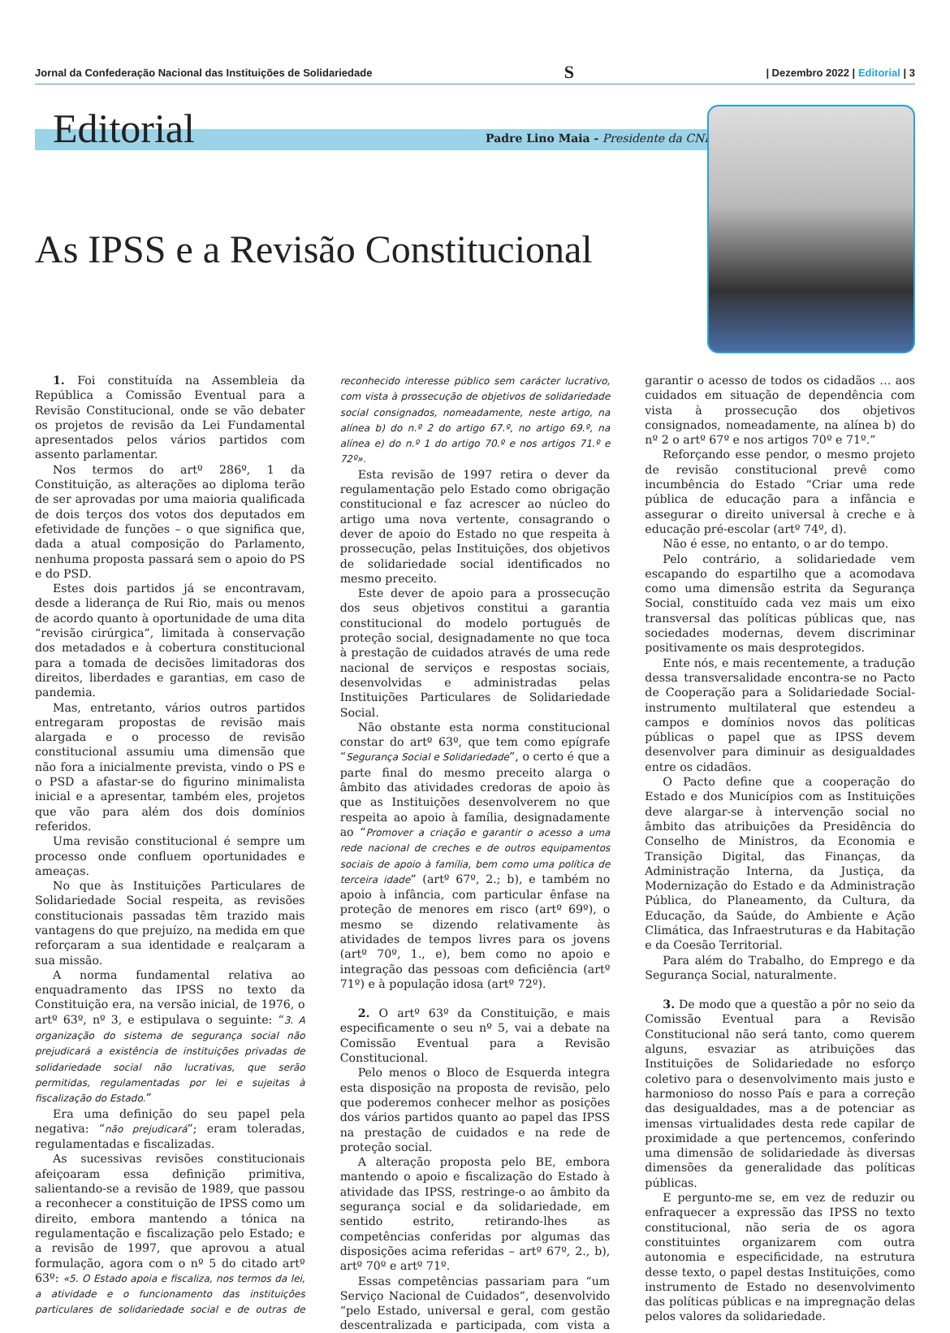Jornal da Confederação Nacional das Instituições de Solidariedade S | Dezembro 2022 | Editorial | 3
Editorial
Padre Lino Maia - Presidente da CNIS
As IPSS e a Revisão Constitucional
1. Foi constituída na Assembleia da República a Comissão Eventual para a Revisão Constitucional, onde se vão debater os projetos de revisão da Lei Fundamental apresentados pelos vários partidos com assento parlamentar.
Nos termos do artº 286º, 1 da Constituição, as alterações ao diploma terão de ser aprovadas por uma maioria qualificada de dois terços dos votos dos deputados em efetividade de funções – o que significa que, dada a atual composição do Parlamento, nenhuma proposta passará sem o apoio do PS e do PSD.
Estes dois partidos já se encontravam, desde a liderança de Rui Rio, mais ou menos de acordo quanto à oportunidade de uma dita “revisão cirúrgica”, limitada à conservação dos metadados e à cobertura constitucional para a tomada de decisões limitadoras dos direitos, liberdades e garantias, em caso de pandemia.
Mas, entretanto, vários outros partidos entregaram propostas de revisão mais alargada e o processo de revisão constitucional assumiu uma dimensão que não fora a inicialmente prevista, vindo o PS e o PSD a afastar-se do figurino minimalista inicial e a apresentar, também eles, projetos que vão para além dos dois domínios referidos.
Uma revisão constitucional é sempre um processo onde confluem oportunidades e ameaças.
No que às Instituições Particulares de Solidariedade Social respeita, as revisões constitucionais passadas têm trazido mais vantagens do que prejuízo, na medida em que reforçaram a sua identidade e realçaram a sua missão.
A norma fundamental relativa ao enquadramento das IPSS no texto da Constituição era, na versão inicial, de 1976, o artº 63º, nº 3, e estipulava o seguinte: “3. A organização do sistema de segurança social não prejudicará a existência de instituições privadas de solidariedade social não lucrativas, que serão permitidas, regulamentadas por lei e sujeitas à fiscalização do Estado.”
Era uma definição do seu papel pela negativa: “não prejudicará”; eram toleradas, regulamentadas e fiscalizadas.
As sucessivas revisões constitucionais afeiçoaram essa definição primitiva, salientando-se a revisão de 1989, que passou a reconhecer a constituição de IPSS como um direito, embora mantendo a tónica na regulamentação e fiscalização pelo Estado; e a revisão de 1997, que aprovou a atual formulação, agora com o nº 5 do citado artº 63º: «5. O Estado apoia e fiscaliza, nos termos da lei, a atividade e o funcionamento das instituições particulares de solidariedade social e de outras de reconhecido interesse público sem carácter lucrativo, com vista à prossecução de objetivos de solidariedade social consignados, nomeadamente, neste artigo, na alínea b) do n.º 2 do artigo 67.º, no artigo 69.º, na alínea e) do n.º 1 do artigo 70.º e nos artigos 71.º e 72º».
Esta revisão de 1997 retira o dever da regulamentação pelo Estado como obrigação constitucional e faz acrescer ao núcleo do artigo uma nova vertente, consagrando o dever de apoio do Estado no que respeita à prossecução, pelas Instituições, dos objetivos de solidariedade social identificados no mesmo preceito.
Este dever de apoio para a prossecução dos seus objetivos constitui a garantia constitucional do modelo português de proteção social, designadamente no que toca à prestação de cuidados através de uma rede nacional de serviços e respostas sociais, desenvolvidas e administradas pelas Instituições Particulares de Solidariedade Social.
Não obstante esta norma constitucional constar do artº 63º, que tem como epígrafe “Segurança Social e Solidariedade”, o certo é que a parte final do mesmo preceito alarga o âmbito das atividades credoras de apoio às que as Instituições desenvolverem no que respeita ao apoio à família, designadamente ao “Promover a criação e garantir o acesso a uma rede nacional de creches e de outros equipamentos sociais de apoio à família, bem como uma política de terceira idade” (artº 67º, 2.; b), e também no apoio à infância, com particular ênfase na proteção de menores em risco (artº 69º), o mesmo se dizendo relativamente às atividades de tempos livres para os jovens (artº 70º, 1., e), bem como no apoio e integração das pessoas com deficiência (artº 71º) e à população idosa (artº 72º).
2. O artº 63º da Constituição, e mais especificamente o seu nº 5, vai a debate na Comissão Eventual para a Revisão Constitucional.
Pelo menos o Bloco de Esquerda integra esta disposição na proposta de revisão, pelo que poderemos conhecer melhor as posições dos vários partidos quanto ao papel das IPSS na prestação de cuidados e na rede de proteção social.
A alteração proposta pelo BE, embora mantendo o apoio e fiscalização do Estado à atividade das IPSS, restringe-o ao âmbito da segurança social e da solidariedade, em sentido estrito, retirando-lhes as competências conferidas por algumas das disposições acima referidas – artº 67º, 2., b), artº 70º e artº 71º.
Essas competências passariam para “um Serviço Nacional de Cuidados”, desenvolvido “pelo Estado, universal e geral, com gestão descentralizada e participada, com vista a garantir o acesso de todos os cidadãos … aos cuidados em situação de dependência com vista à prossecução dos objetivos consignados, nomeadamente, na alínea b) do nº 2 o artº 67º e nos artigos 70º e 71º.”
Reforçando esse pendor, o mesmo projeto de revisão constitucional prevê como incumbência do Estado “Criar uma rede pública de educação para a infância e assegurar o direito universal à creche e à educação pré-escolar (artº 74º, d).
Não é esse, no entanto, o ar do tempo.
Pelo contrário, a solidariedade vem escapando do espartilho que a acomodava como uma dimensão estrita da Segurança Social, constituído cada vez mais um eixo transversal das políticas públicas que, nas sociedades modernas, devem discriminar positivamente os mais desprotegidos.
Ente nós, e mais recentemente, a tradução dessa transversalidade encontra-se no Pacto de Cooperação para a Solidariedade Social- instrumento multilateral que estendeu a campos e domínios novos das políticas públicas o papel que as IPSS devem desenvolver para diminuir as desigualdades entre os cidadãos.
O Pacto define que a cooperação do Estado e dos Municípios com as Instituições deve alargar-se à intervenção social no âmbito das atribuições da Presidência do Conselho de Ministros, da Economia e Transição Digital, das Finanças, da Administração Interna, da Justiça, da Modernização do Estado e da Administração Pública, do Planeamento, da Cultura, da Educação, da Saúde, do Ambiente e Ação Climática, das Infraestruturas e da Habitação e da Coesão Territorial.
Para além do Trabalho, do Emprego e da Segurança Social, naturalmente.
3. De modo que a questão a pôr no seio da Comissão Eventual para a Revisão Constitucional não será tanto, como querem alguns, esvaziar as atribuições das Instituições de Solidariedade no esforço coletivo para o desenvolvimento mais justo e harmonioso do nosso País e para a correção das desigualdades, mas a de potenciar as imensas virtualidades desta rede capilar de proximidade a que pertencemos, conferindo uma dimensão de solidariedade às diversas dimensões da generalidade das políticas públicas.
E pergunto-me se, em vez de reduzir ou enfraquecer a expressão das IPSS no texto constitucional, não seria de os agora constituintes organizarem com outra autonomia e especificidade, na estrutura desse texto, o papel destas Instituições, como instrumento de Estado no desenvolvimento das políticas públicas e na impregnação delas pelos valores da solidariedade.